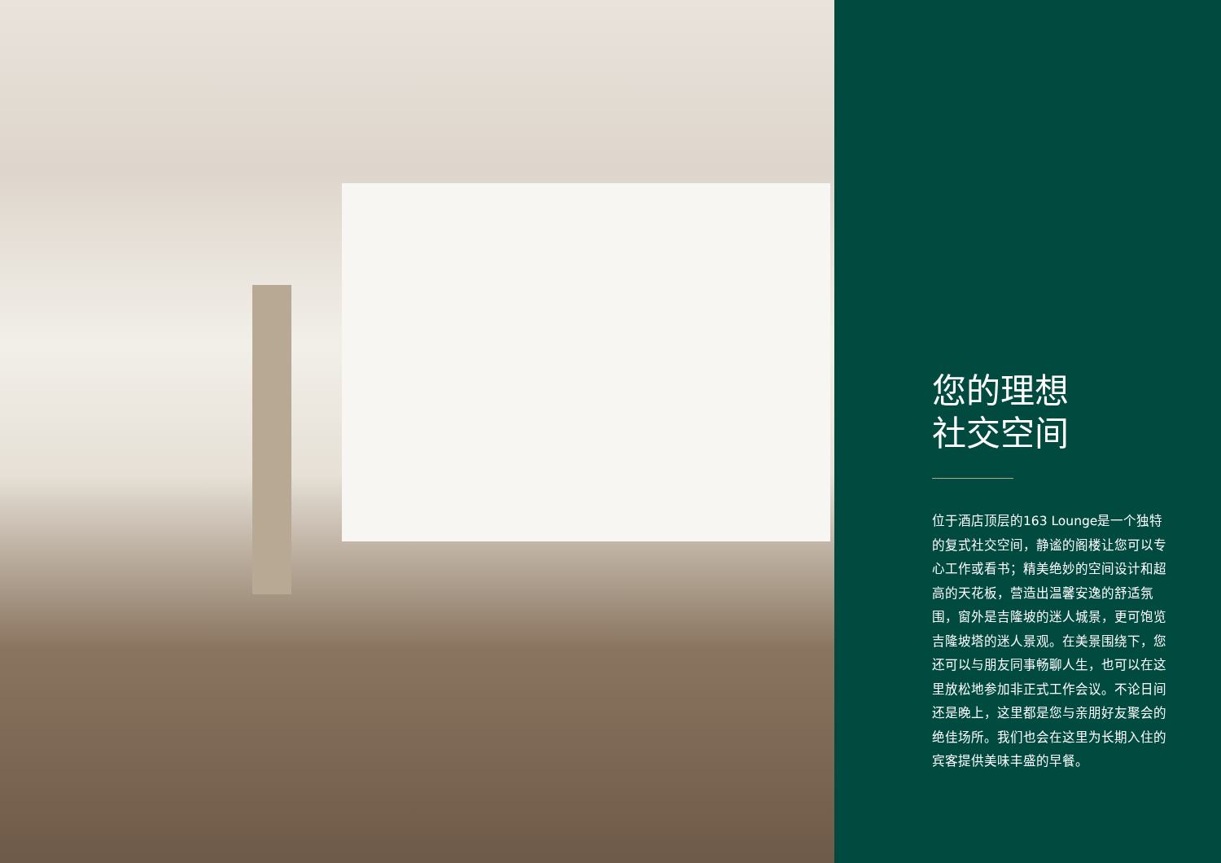您的理想
社交空间
位于酒店顶层的163 Lounge是一个独特的复式社交空间，静谧的阁楼让您可以专心工作或看书；精美绝妙的空间设计和超高的天花板，营造出温馨安逸的舒适氛围，窗外是吉隆坡的迷人城景，更可饱览吉隆坡塔的迷人景观。在美景围绕下，您还可以与朋友同事畅聊人生，也可以在这里放松地参加非正式工作会议。不论日间还是晚上，这里都是您与亲朋好友聚会的绝佳场所。我们也会在这里为长期入住的宾客提供美味丰盛的早餐。